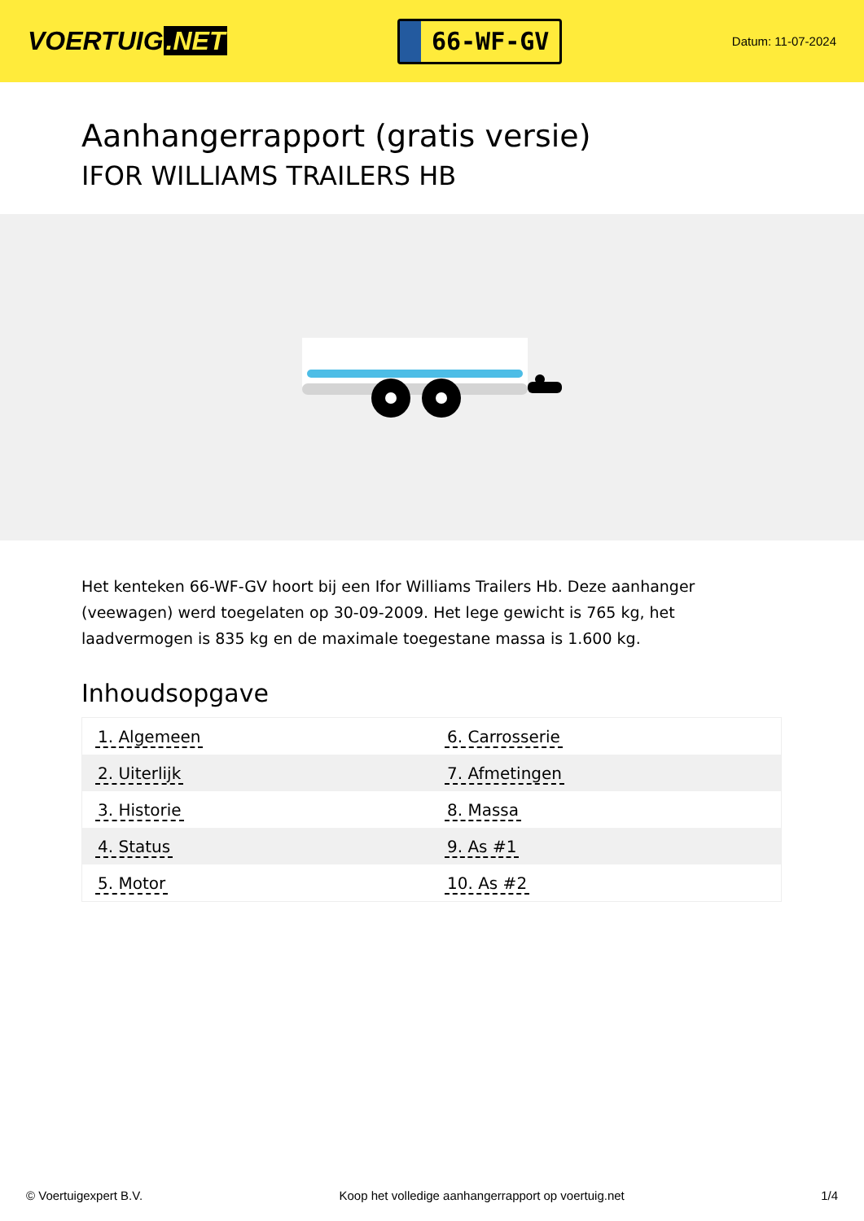VOERTUIG.NET
66-WF-GV
Datum: 11-07-2024
Aanhangerrapport (gratis versie)
IFOR WILLIAMS TRAILERS HB
Het kenteken 66-WF-GV hoort bij een Ifor Williams Trailers Hb. Deze aanhanger (veewagen) werd toegelaten op 30-09-2009. Het lege gewicht is 765 kg, het laadvermogen is 835 kg en de maximale toegestane massa is 1.600 kg.
Inhoudsopgave
| 1. Algemeen | 6. Carrosserie |
| 2. Uiterlijk | 7. Afmetingen |
| 3. Historie | 8. Massa |
| 4. Status | 9. As #1 |
| 5. Motor | 10. As #2 |
© Voertuigexpert B.V. Koop het volledige aanhangerrapport op voertuig.net 1/4